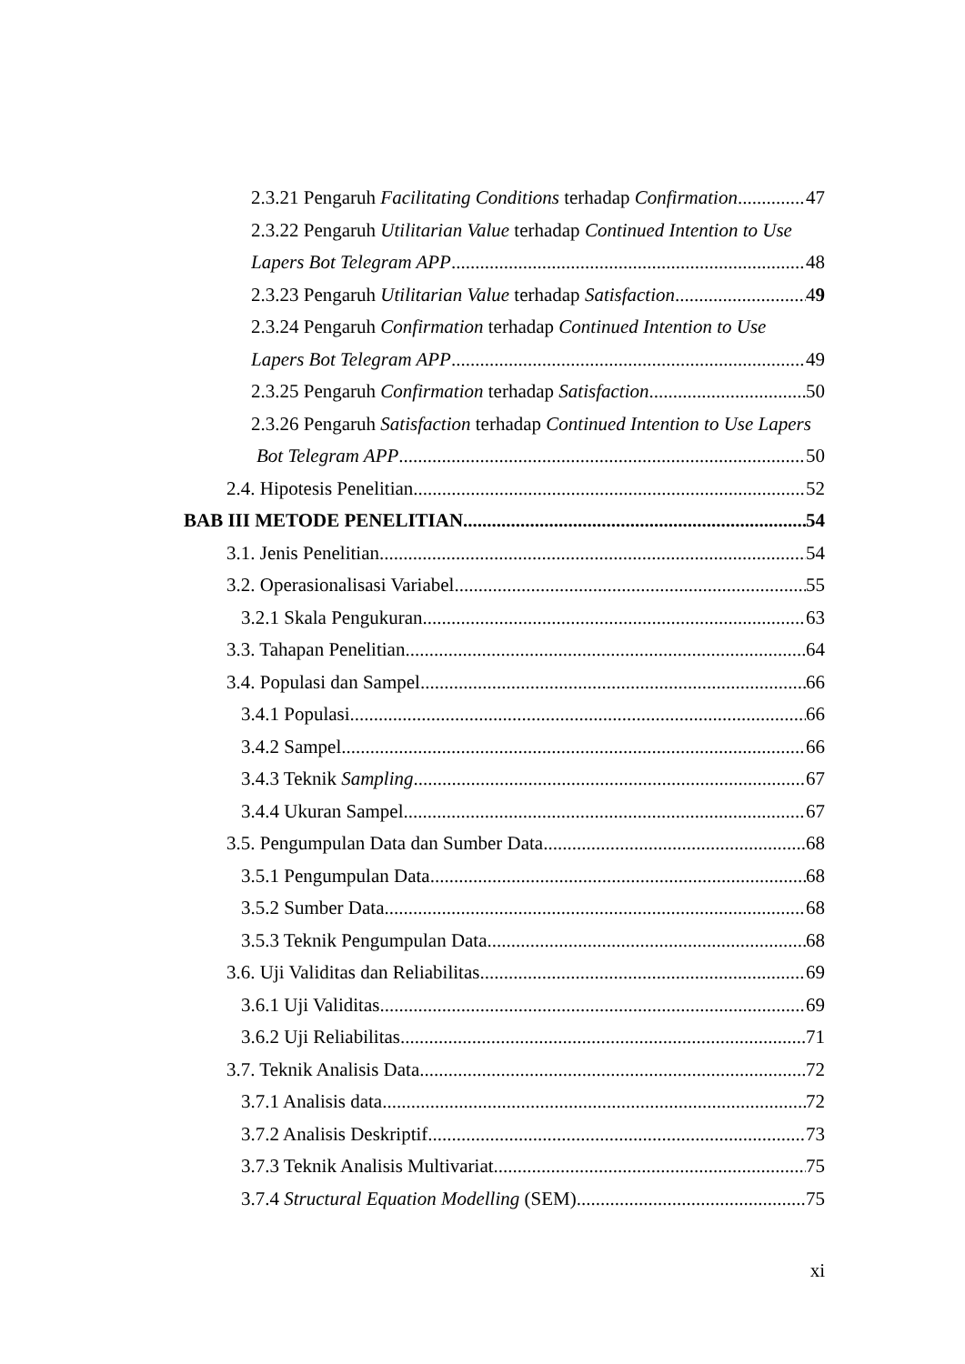2.3.21 Pengaruh Facilitating Conditions terhadap Confirmation 47
2.3.22 Pengaruh Utilitarian Value terhadap Continued Intention to Use
Lapers Bot Telegram APP 48
2.3.23 Pengaruh Utilitarian Value terhadap Satisfaction 49
2.3.24 Pengaruh Confirmation terhadap Continued Intention to Use
Lapers Bot Telegram APP 49
2.3.25 Pengaruh Confirmation terhadap Satisfaction 50
2.3.26 Pengaruh Satisfaction terhadap Continued Intention to Use Lapers
Bot Telegram APP 50
2.4. Hipotesis Penelitian 52
BAB III METODE PENELITIAN 54
3.1. Jenis Penelitian 54
3.2. Operasionalisasi Variabel 55
3.2.1 Skala Pengukuran 63
3.3. Tahapan Penelitian 64
3.4. Populasi dan Sampel 66
3.4.1 Populasi 66
3.4.2 Sampel 66
3.4.3 Teknik Sampling 67
3.4.4 Ukuran Sampel 67
3.5. Pengumpulan Data dan Sumber Data 68
3.5.1 Pengumpulan Data 68
3.5.2 Sumber Data 68
3.5.3 Teknik Pengumpulan Data 68
3.6. Uji Validitas dan Reliabilitas 69
3.6.1 Uji Validitas 69
3.6.2 Uji Reliabilitas 71
3.7. Teknik Analisis Data 72
3.7.1 Analisis data 72
3.7.2 Analisis Deskriptif 73
3.7.3 Teknik Analisis Multivariat 75
3.7.4 Structural Equation Modelling (SEM) 75
xi